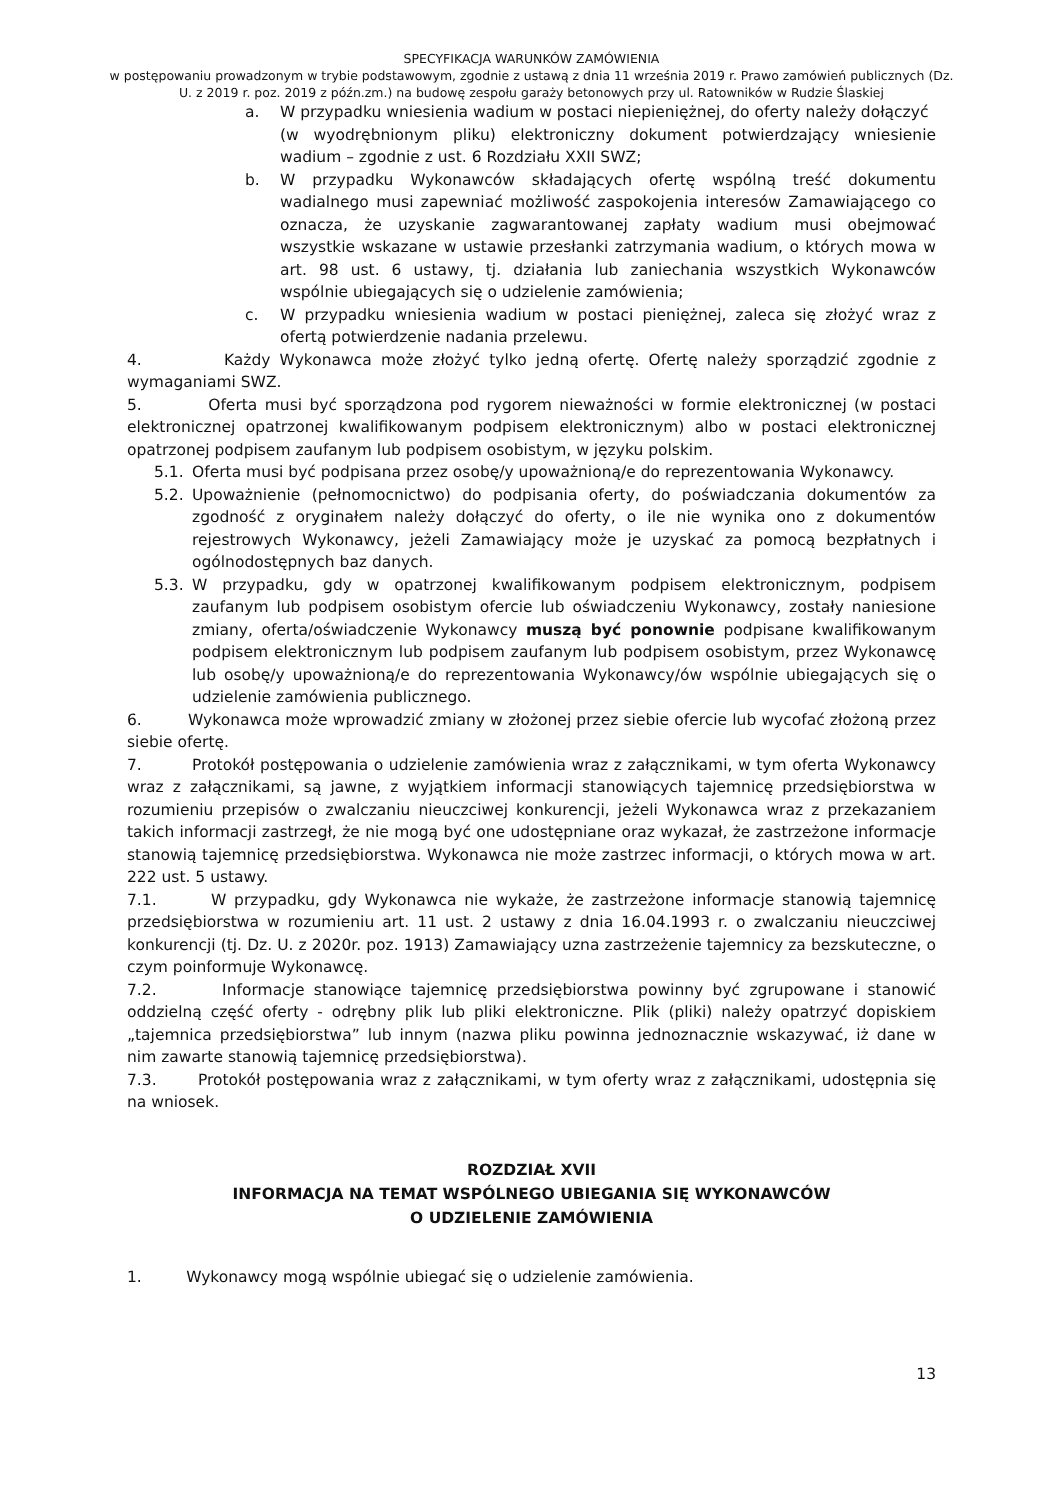SPECYFIKACJA WARUNKÓW ZAMÓWIENIA
w postępowaniu prowadzonym w trybie podstawowym, zgodnie z ustawą z dnia 11 września 2019 r. Prawo zamówień publicznych (Dz. U. z 2019 r. poz. 2019 z późn.zm.) na budowę zespołu garaży betonowych przy ul. Ratowników w Rudzie Ślaskiej
a. W przypadku wniesienia wadium w postaci niepieniężnej, do oferty należy dołączyć
(w wyodrębnionym pliku) elektroniczny dokument potwierdzający wniesienie wadium – zgodnie z ust. 6 Rozdziału XXII SWZ;
b. W przypadku Wykonawców składających ofertę wspólną treść dokumentu wadialnego musi zapewniać możliwość zaspokojenia interesów Zamawiającego co oznacza, że uzyskanie zagwarantowanej zapłaty wadium musi obejmować wszystkie wskazane w ustawie przesłanki zatrzymania wadium, o których mowa w art. 98 ust. 6 ustawy, tj. działania lub zaniechania wszystkich Wykonawców wspólnie ubiegających się o udzielenie zamówienia;
c. W przypadku wniesienia wadium w postaci pieniężnej, zaleca się złożyć wraz z ofertą potwierdzenie nadania przelewu.
4. Każdy Wykonawca może złożyć tylko jedną ofertę. Ofertę należy sporządzić zgodnie z wymaganiami SWZ.
5. Oferta musi być sporządzona pod rygorem nieważności w formie elektronicznej (w postaci elektronicznej opatrzonej kwalifikowanym podpisem elektronicznym) albo w postaci elektronicznej opatrzonej podpisem zaufanym lub podpisem osobistym, w języku polskim.
5.1. Oferta musi być podpisana przez osobę/y upoważnioną/e do reprezentowania Wykonawcy.
5.2. Upoważnienie (pełnomocnictwo) do podpisania oferty, do poświadczania dokumentów za zgodność z oryginałem należy dołączyć do oferty, o ile nie wynika ono z dokumentów rejestrowych Wykonawcy, jeżeli Zamawiający może je uzyskać za pomocą bezpłatnych i ogólnodostępnych baz danych.
5.3. W przypadku, gdy w opatrzonej kwalifikowanym podpisem elektronicznym, podpisem zaufanym lub podpisem osobistym ofercie lub oświadczeniu Wykonawcy, zostały naniesione zmiany, oferta/oświadczenie Wykonawcy muszą być ponownie podpisane kwalifikowanym podpisem elektronicznym lub podpisem zaufanym lub podpisem osobistym, przez Wykonawcę lub osobę/y upoważnioną/e do reprezentowania Wykonawcy/ów wspólnie ubiegających się o udzielenie zamówienia publicznego.
6. Wykonawca może wprowadzić zmiany w złożonej przez siebie ofercie lub wycofać złożoną przez siebie ofertę.
7. Protokół postępowania o udzielenie zamówienia wraz z załącznikami, w tym oferta Wykonawcy wraz z załącznikami, są jawne, z wyjątkiem informacji stanowiących tajemnicę przedsiębiorstwa w rozumieniu przepisów o zwalczaniu nieuczciwej konkurencji, jeżeli Wykonawca wraz z przekazaniem takich informacji zastrzegł, że nie mogą być one udostępniane oraz wykazał, że zastrzeżone informacje stanowią tajemnicę przedsiębiorstwa. Wykonawca nie może zastrzec informacji, o których mowa w art. 222 ust. 5 ustawy.
7.1. W przypadku, gdy Wykonawca nie wykaże, że zastrzeżone informacje stanowią tajemnicę przedsiębiorstwa w rozumieniu art. 11 ust. 2 ustawy z dnia 16.04.1993 r. o zwalczaniu nieuczciwej konkurencji (tj. Dz. U. z 2020r. poz. 1913) Zamawiający uzna zastrzeżenie tajemnicy za bezskuteczne, o czym poinformuje Wykonawcę.
7.2. Informacje stanowiące tajemnicę przedsiębiorstwa powinny być zgrupowane i stanowić oddzielną część oferty - odrębny plik lub pliki elektroniczne. Plik (pliki) należy opatrzyć dopiskiem „tajemnica przedsiębiorstwa” lub innym (nazwa pliku powinna jednoznacznie wskazywać, iż dane w nim zawarte stanowią tajemnicę przedsiębiorstwa).
7.3. Protokół postępowania wraz z załącznikami, w tym oferty wraz z załącznikami, udostępnia się na wniosek.
ROZDZIAŁ XVII
INFORMACJA NA TEMAT WSPÓLNEGO UBIEGANIA SIĘ WYKONAWCÓW
O UDZIELENIE ZAMÓWIENIA
1. Wykonawcy mogą wspólnie ubiegać się o udzielenie zamówienia.
13